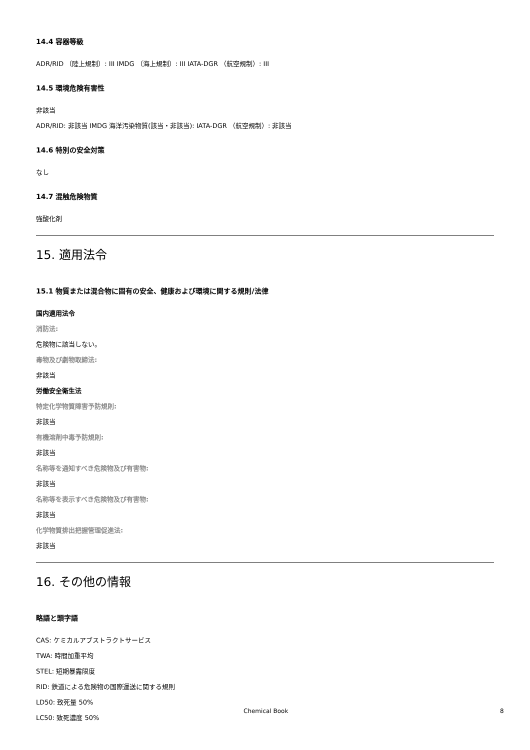14.4 容器等級
ADR/RID （陸上規制）: III IMDG （海上規制）: III IATA-DGR （航空規制）: III
14.5 環境危険有害性
非該当
ADR/RID: 非該当 IMDG 海洋汚染物質(該当・非該当): IATA-DGR （航空規制）: 非該当
14.6 特別の安全対策
なし
14.7 混触危険物質
強酸化剤
15. 適用法令
15.1 物質または混合物に固有の安全、健康および環境に関する規則/法律
国内適用法令
消防法:
危険物に該当しない。
毒物及び劇物取締法:
非該当
労働安全衛生法
特定化学物質障害予防規則:
非該当
有機溶剤中毒予防規則:
非該当
名称等を通知すべき危険物及び有害物:
非該当
名称等を表示すべき危険物及び有害物:
非該当
化学物質排出把握管理促進法:
非該当
16. その他の情報
略語と頭字語
CAS: ケミカルアブストラクトサービス
TWA: 時間加重平均
STEL: 短期暴露限度
RID: 鉄道による危険物の国際運送に関する規則
LD50: 致死量 50%
LC50: 致死濃度 50%
Chemical Book 8